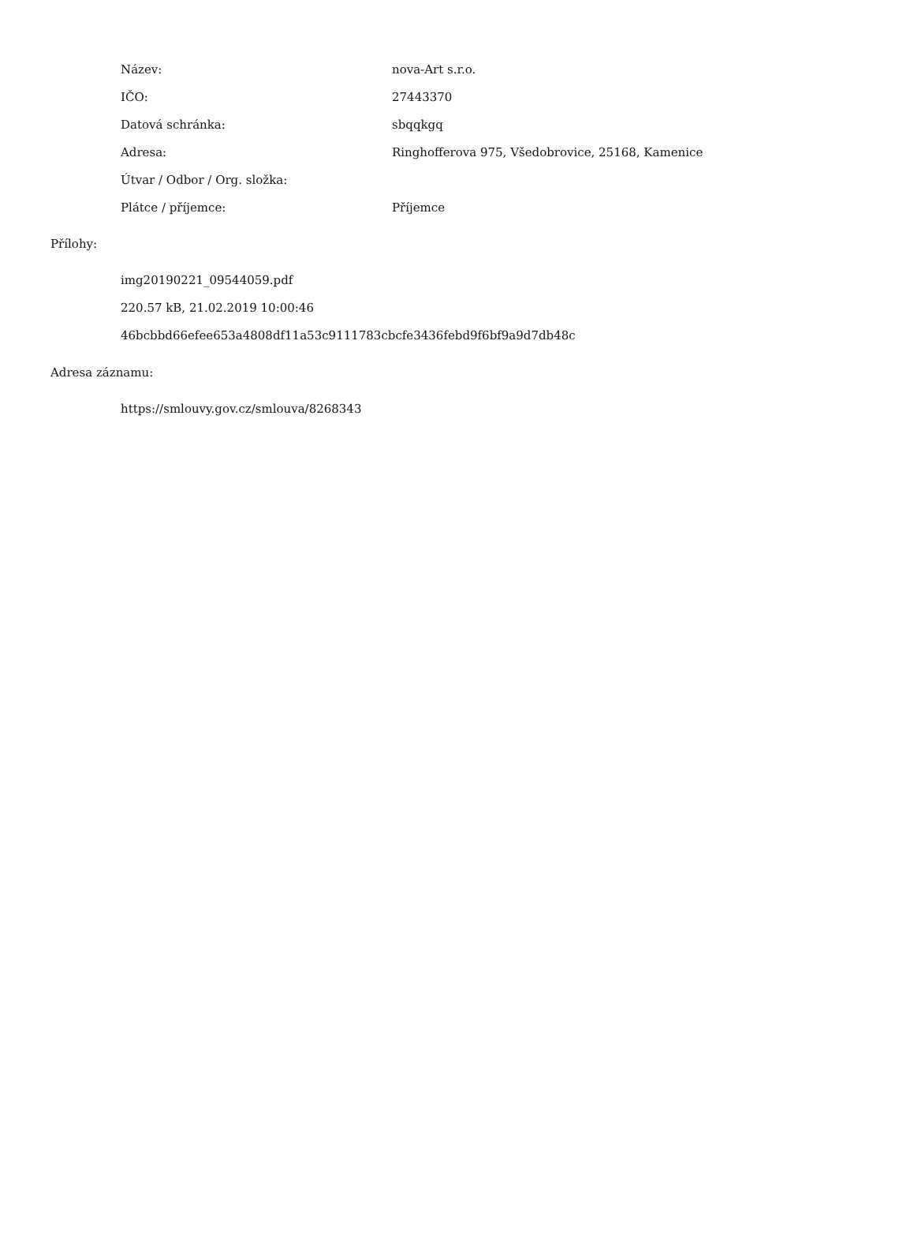| Název: | nova-Art s.r.o. |
| IČO: | 27443370 |
| Datová schránka: | sbqqkgq |
| Adresa: | Ringhofferova 975, Všedobrovice, 25168, Kamenice |
| Útvar / Odbor / Org. složka: | |
| Plátce / příjemce: | Příjemce |
Přílohy:
img20190221_09544059.pdf
220.57 kB, 21.02.2019 10:00:46
46bcbbd66efee653a4808df11a53c9111783cbcfe3436febd9f6bf9a9d7db48c
Adresa záznamu:
https://smlouvy.gov.cz/smlouva/8268343